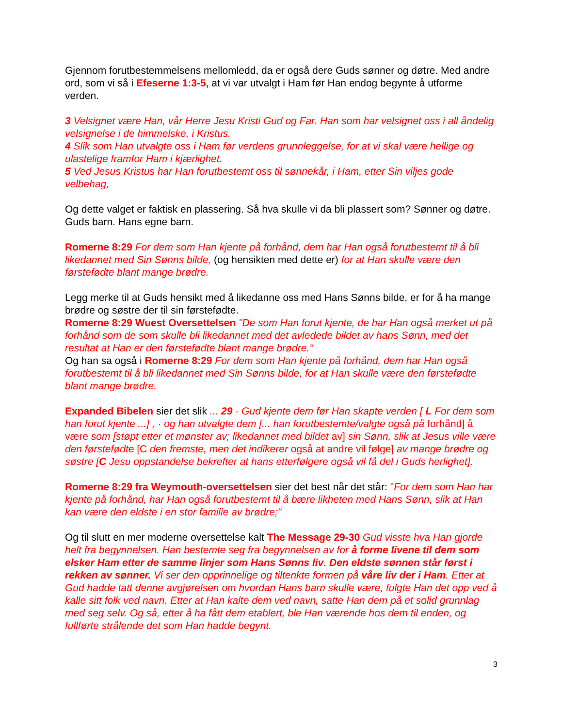Gjennom forutbestemmelsens mellomledd, da er også dere Guds sønner og døtre. Med andre ord, som vi så i Efeserne 1:3-5, at vi var utvalgt i Ham før Han endog begynte å utforme verden.
3 Velsignet være Han, vår Herre Jesu Kristi Gud og Far. Han som har velsignet oss i all åndelig velsignelse i de himmelske, i Kristus.
4 Slik som Han utvalgte oss i Ham før verdens grunnleggelse, for at vi skal være hellige og ulastelige framfor Ham i kjærlighet.
5 Ved Jesus Kristus har Han forutbestemt oss til sønnekår, i Ham, etter Sin viljes gode velbehag,
Og dette valget er faktisk en plassering. Så hva skulle vi da bli plassert som? Sønner og døtre. Guds barn. Hans egne barn.
Romerne 8:29 For dem som Han kjente på forhånd, dem har Han også forutbestemt til å bli likedannet med Sin Sønns bilde, (og hensikten med dette er) for at Han skulle være den førstefødte blant mange brødre.
Legg merke til at Guds hensikt med å likedanne oss med Hans Sønns bilde, er for å ha mange brødre og søstre der til sin førstefødte.
Romerne 8:29 Wuest Oversettelsen "De som Han forut kjente, de har Han også merket ut på forhånd som de som skulle bli likedannet med det avledede bildet av hans Sønn, med det resultat at Han er den førstefødte blant mange brødre."
Og han sa også i Romerne 8:29 For dem som Han kjente på forhånd, dem har Han også forutbestemt til å bli likedannet med Sin Sønns bilde, for at Han skulle være den førstefødte blant mange brødre.
Expanded Bibelen sier det slik ... 29 · Gud kjente dem før Han skapte verden [ L For dem som han forut kjente ...] , · og han utvalgte dem [... han forutbestemte/valgte også på forhånd] å være som [støpt etter et mønster av; likedannet med bildet av] sin Sønn, slik at Jesus ville være den førstefødte [C den fremste, men det indikerer også at andre vil følge] av mange brødre og søstre [C Jesu oppstandelse bekrefter at hans etterfølgere også vil få del i Guds herlighet].
Romerne 8:29 fra Weymouth-oversettelsen sier det best når det står: "For dem som Han har kjente på forhånd, har Han også forutbestemt til å bære likheten med Hans Sønn, slik at Han kan være den eldste i en stor familie av brødre;"
Og til slutt en mer moderne oversettelse kalt The Message 29-30 Gud visste hva Han gjorde helt fra begynnelsen. Han bestemte seg fra begynnelsen av for å forme livene til dem som elsker Ham etter de samme linjer som Hans Sønns liv. Den eldste sønnen står først i rekken av sønner. Vi ser den opprinnelige og tiltenkte formen på våre liv der i Ham. Etter at Gud hadde tatt denne avgjørelsen om hvordan Hans barn skulle være, fulgte Han det opp ved å kalle sitt folk ved navn. Etter at Han kalte dem ved navn, satte Han dem på et solid grunnlag med seg selv. Og så, etter å ha fått dem etablert, ble Han værende hos dem til enden, og fullførte strålende det som Han hadde begynt.
3